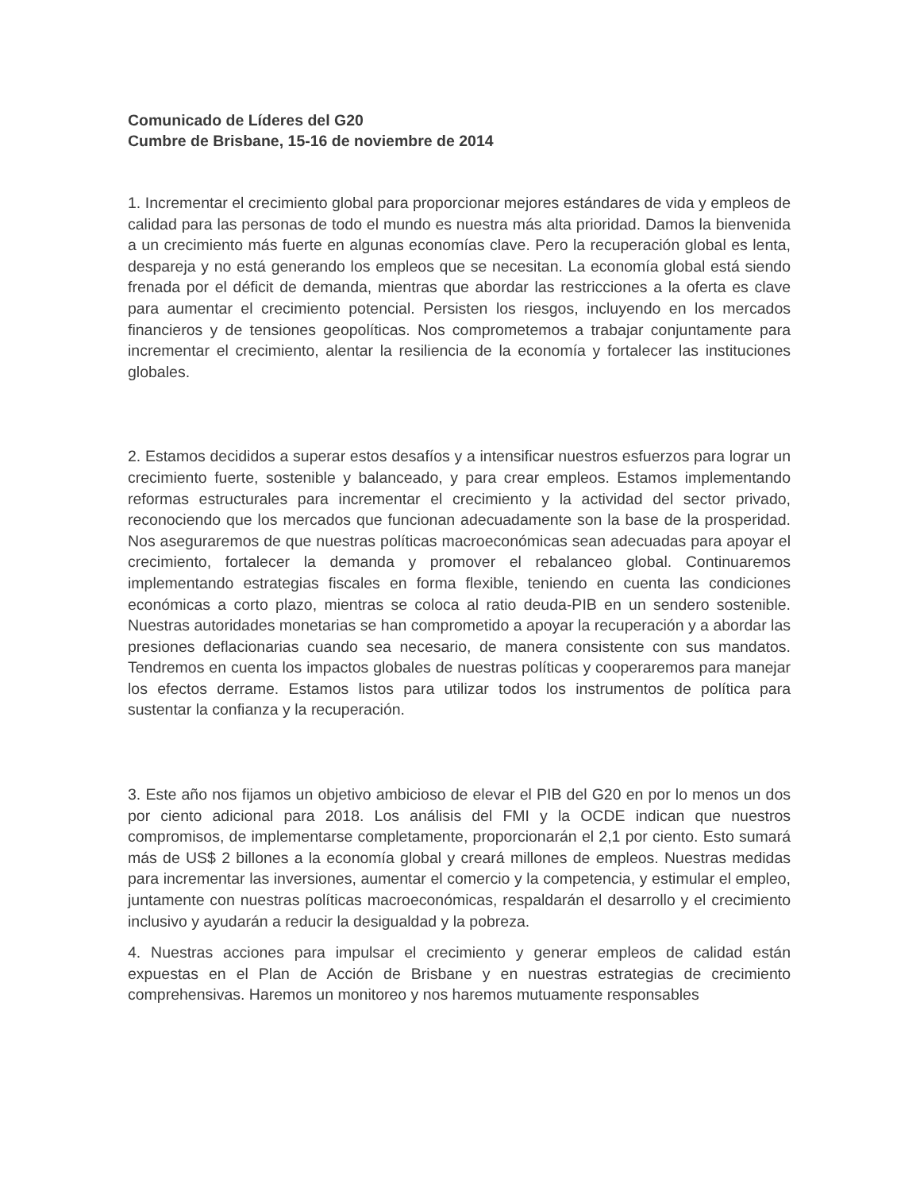Comunicado de Líderes del G20
Cumbre de Brisbane, 15-16 de noviembre de 2014
1. Incrementar el crecimiento global para proporcionar mejores estándares de vida y empleos de calidad para las personas de todo el mundo es nuestra más alta prioridad. Damos la bienvenida a un crecimiento más fuerte en algunas economías clave. Pero la recuperación global es lenta, despareja y no está generando los empleos que se necesitan. La economía global está siendo frenada por el déficit de demanda, mientras que abordar las restricciones a la oferta es clave para aumentar el crecimiento potencial. Persisten los riesgos, incluyendo en los mercados financieros y de tensiones geopolíticas. Nos comprometemos a trabajar conjuntamente para incrementar el crecimiento, alentar la resiliencia de la economía y fortalecer las instituciones globales.
2. Estamos decididos a superar estos desafíos y a intensificar nuestros esfuerzos para lograr un crecimiento fuerte, sostenible y balanceado, y para crear empleos. Estamos implementando reformas estructurales para incrementar el crecimiento y la actividad del sector privado, reconociendo que los mercados que funcionan adecuadamente son la base de la prosperidad. Nos aseguraremos de que nuestras políticas macroeconómicas sean adecuadas para apoyar el crecimiento, fortalecer la demanda y promover el rebalanceo global. Continuaremos implementando estrategias fiscales en forma flexible, teniendo en cuenta las condiciones económicas a corto plazo, mientras se coloca al ratio deuda-PIB en un sendero sostenible. Nuestras autoridades monetarias se han comprometido a apoyar la recuperación y a abordar las presiones deflacionarias cuando sea necesario, de manera consistente con sus mandatos. Tendremos en cuenta los impactos globales de nuestras políticas y cooperaremos para manejar los efectos derrame. Estamos listos para utilizar todos los instrumentos de política para sustentar la confianza y la recuperación.
3. Este año nos fijamos un objetivo ambicioso de elevar el PIB del G20 en por lo menos un dos por ciento adicional para 2018. Los análisis del FMI y la OCDE indican que nuestros compromisos, de implementarse completamente, proporcionarán el 2,1 por ciento. Esto sumará más de US$ 2 billones a la economía global y creará millones de empleos. Nuestras medidas para incrementar las inversiones, aumentar el comercio y la competencia, y estimular el empleo, juntamente con nuestras políticas macroeconómicas, respaldarán el desarrollo y el crecimiento inclusivo y ayudarán a reducir la desigualdad y la pobreza.
4. Nuestras acciones para impulsar el crecimiento y generar empleos de calidad están expuestas en el Plan de Acción de Brisbane y en nuestras estrategias de crecimiento comprehensivas. Haremos un monitoreo y nos haremos mutuamente responsables